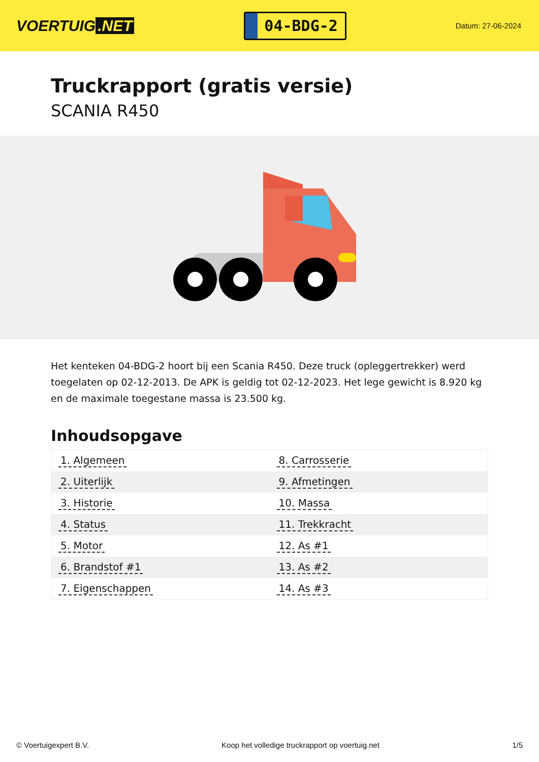VOERTUIG.NET
04-BDG-2
Datum: 27-06-2024
Truckrapport (gratis versie)
SCANIA R450
Het kenteken 04-BDG-2 hoort bij een Scania R450. Deze truck (opleggertrekker) werd toegelaten op 02-12-2013. De APK is geldig tot 02-12-2023. Het lege gewicht is 8.920 kg en de maximale toegestane massa is 23.500 kg.
Inhoudsopgave
| 1. Algemeen | 8. Carrosserie |
| 2. Uiterlijk | 9. Afmetingen |
| 3. Historie | 10. Massa |
| 4. Status | 11. Trekkracht |
| 5. Motor | 12. As #1 |
| 6. Brandstof #1 | 13. As #2 |
| 7. Eigenschappen | 14. As #3 |
© Voertuigexpert B.V. Koop het volledige truckrapport op voertuig.net 1/5